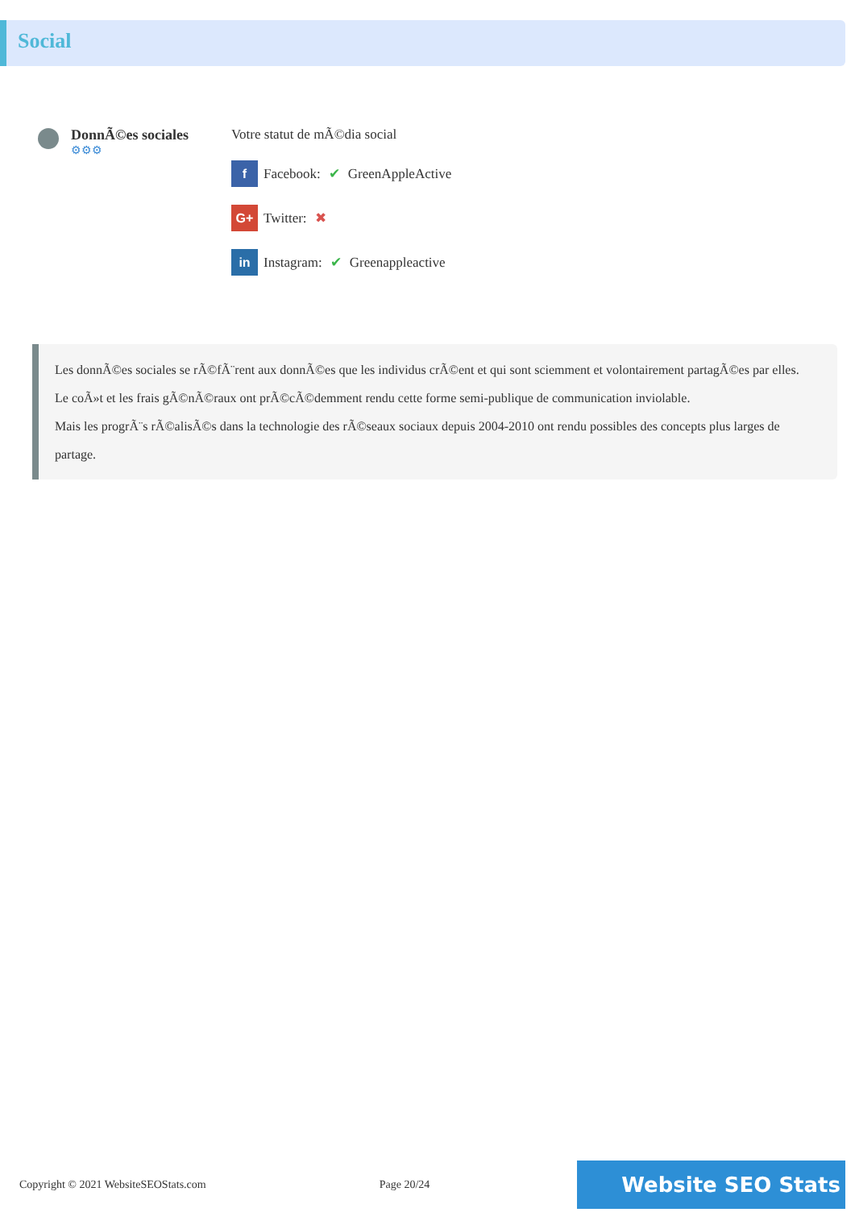Social
DonnÃ©es sociales
⚙⚙⚙
Votre statut de mÃ©dia social
f Facebook: ✔ GreenAppleActive
G+ Twitter: ✖
in Instagram: ✔ Greenappleactive
Les donnÃ©es sociales se rÃ©fÃ¨rent aux donnÃ©es que les individus crÃ©ent et qui sont sciemment et volontairement partagÃ©es par elles.
Le coÃ»t et les frais gÃ©nÃ©raux ont prÃ©cÃ©demment rendu cette forme semi-publique de communication inviolable.
Mais les progrÃ¨s rÃ©alisÃ©s dans la technologie des rÃ©seaux sociaux depuis 2004-2010 ont rendu possibles des concepts plus larges de partage.
Copyright © 2021 WebsiteSEOStats.com Page 20/24 Website SEO Stats